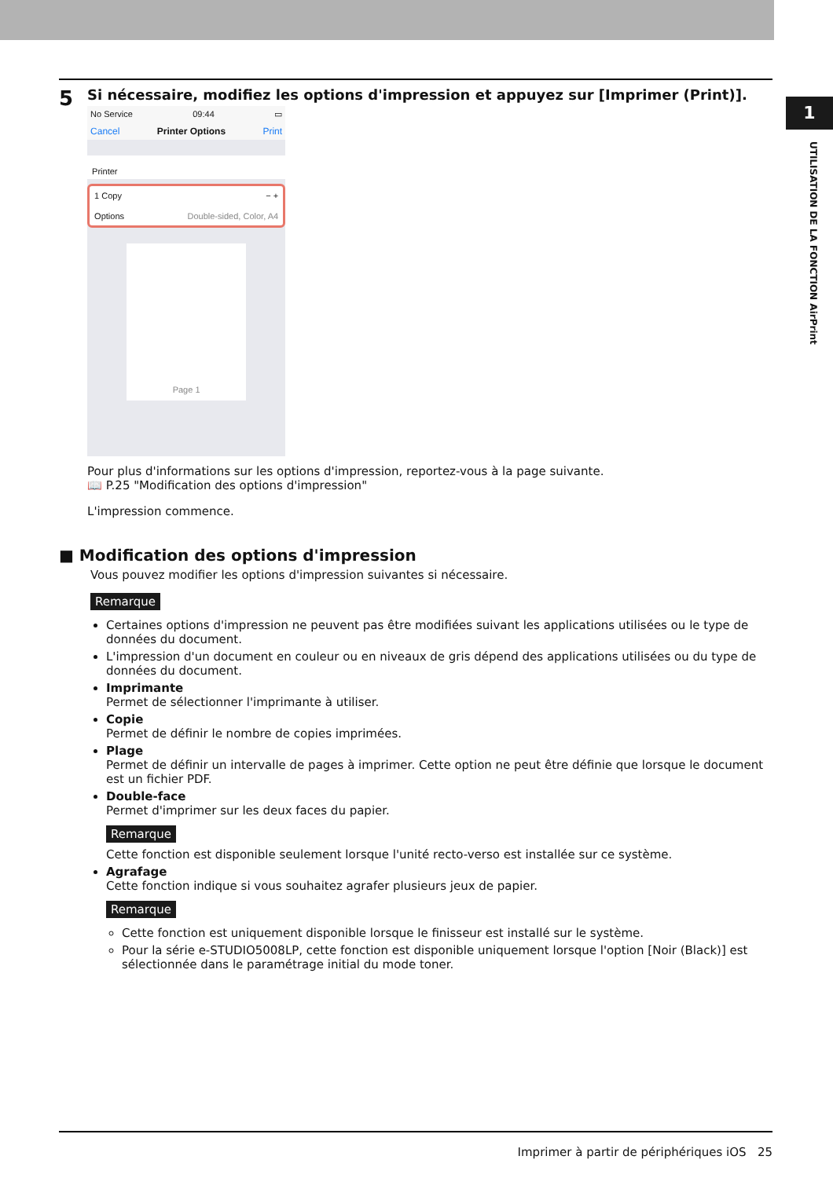1
UTILISATION DE LA FONCTION AirPrint
5
Si nécessaire, modifiez les options d'impression et appuyez sur [Imprimer (Print)].
No Service 09:44 ▭
Cancel Printer Options Print
Printer
1 Copy − +
Options Double-sided, Color, A4
Page 1
Pour plus d'informations sur les options d'impression, reportez-vous à la page suivante.
📖 P.25 "Modification des options d'impression"
L'impression commence.
■ Modification des options d'impression
Vous pouvez modifier les options d'impression suivantes si nécessaire.
Remarque
Certaines options d'impression ne peuvent pas être modifiées suivant les applications utilisées ou le type de données du document.
L'impression d'un document en couleur ou en niveaux de gris dépend des applications utilisées ou du type de données du document.
Imprimante
Permet de sélectionner l'imprimante à utiliser.
Copie
Permet de définir le nombre de copies imprimées.
Plage
Permet de définir un intervalle de pages à imprimer. Cette option ne peut être définie que lorsque le document est un fichier PDF.
Double-face
Permet d'imprimer sur les deux faces du papier.
Remarque
Cette fonction est disponible seulement lorsque l'unité recto-verso est installée sur ce système.
Agrafage
Cette fonction indique si vous souhaitez agrafer plusieurs jeux de papier.
Remarque
Cette fonction est uniquement disponible lorsque le finisseur est installé sur le système.
Pour la série e-STUDIO5008LP, cette fonction est disponible uniquement lorsque l'option [Noir (Black)] est sélectionnée dans le paramétrage initial du mode toner.
Imprimer à partir de périphériques iOS 25